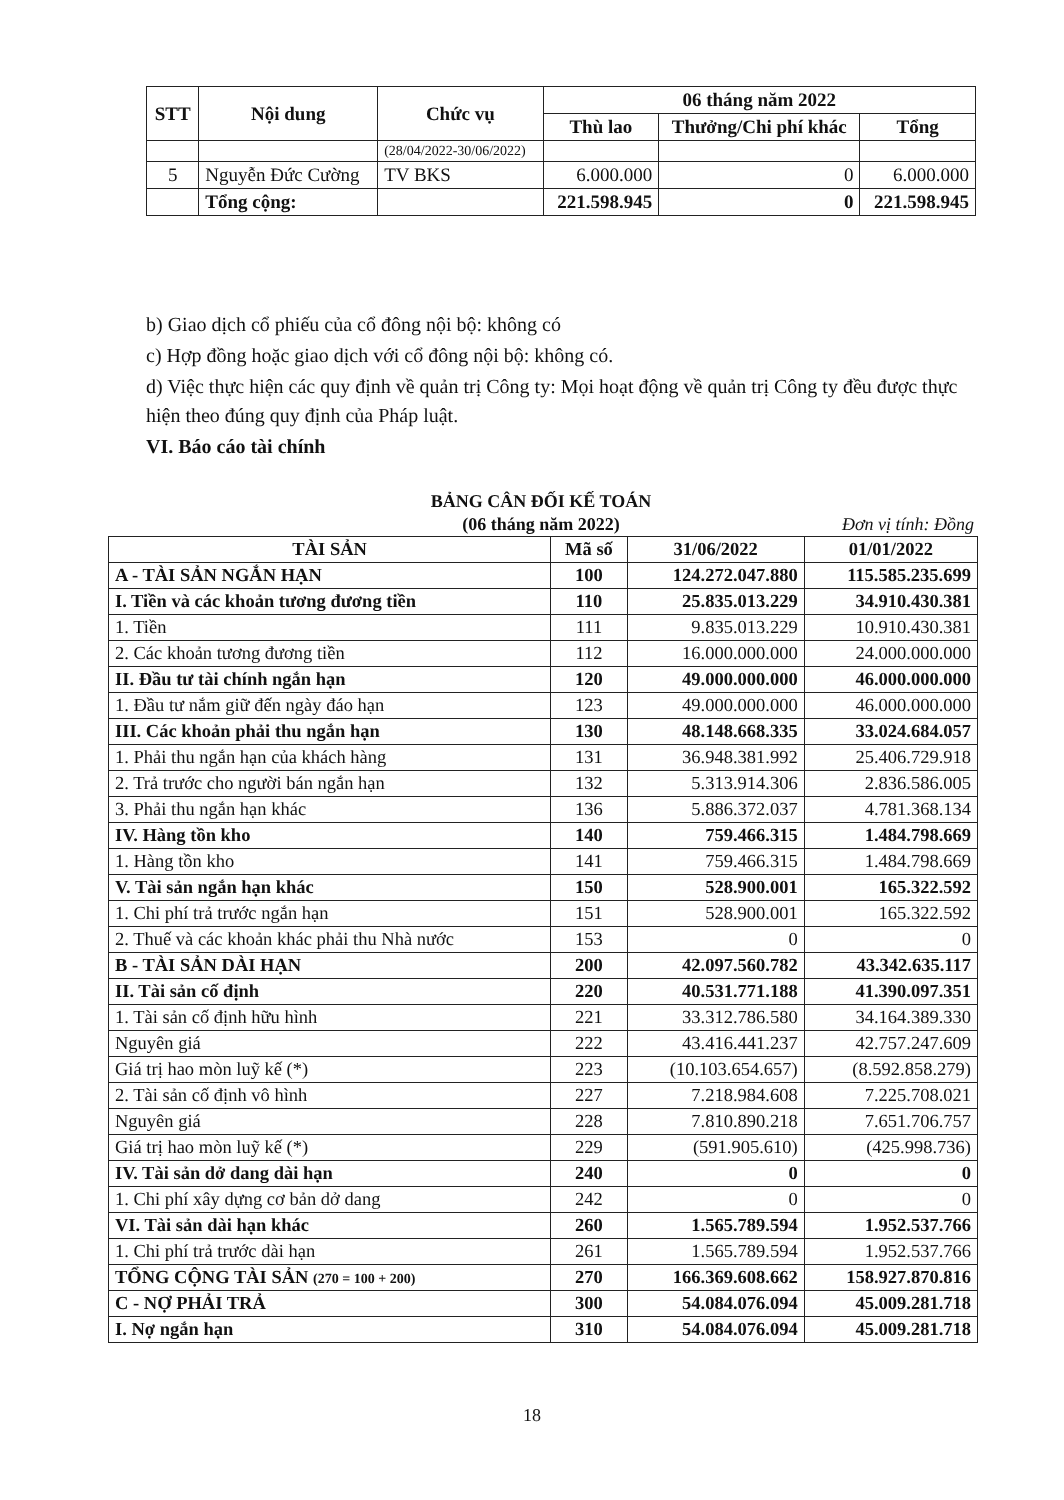| STT | Nội dung | Chức vụ | 06 tháng năm 2022 | | |
| --- | --- | --- | --- | --- | --- |
| | | | Thù lao | Thưởng/Chi phí khác | Tổng |
| | | (28/04/2022-30/06/2022) | | | |
| 5 | Nguyễn Đức Cường | TV BKS | 6.000.000 | 0 | 6.000.000 |
| | Tổng cộng: | | 221.598.945 | 0 | 221.598.945 |
b) Giao dịch cổ phiếu của cổ đông nội bộ: không có
c) Hợp đồng hoặc giao dịch với cổ đông nội bộ: không có.
d) Việc thực hiện các quy định về quản trị Công ty: Mọi hoạt động về quản trị Công ty đều được thực hiện theo đúng quy định của Pháp luật.
VI. Báo cáo tài chính
BẢNG CÂN ĐỐI KẾ TOÁN
(06 tháng năm 2022)
Đơn vị tính: Đồng
| TÀI SẢN | Mã số | 31/06/2022 | 01/01/2022 |
| A - TÀI SẢN NGẮN HẠN | 100 | 124.272.047.880 | 115.585.235.699 |
| I. Tiền và các khoản tương đương tiền | 110 | 25.835.013.229 | 34.910.430.381 |
| 1. Tiền | 111 | 9.835.013.229 | 10.910.430.381 |
| 2. Các khoản tương đương tiền | 112 | 16.000.000.000 | 24.000.000.000 |
| II. Đầu tư tài chính ngắn hạn | 120 | 49.000.000.000 | 46.000.000.000 |
| 1. Đầu tư nắm giữ đến ngày đáo hạn | 123 | 49.000.000.000 | 46.000.000.000 |
| III. Các khoản phải thu ngắn hạn | 130 | 48.148.668.335 | 33.024.684.057 |
| 1. Phải thu ngắn hạn của khách hàng | 131 | 36.948.381.992 | 25.406.729.918 |
| 2. Trả trước cho người bán ngắn hạn | 132 | 5.313.914.306 | 2.836.586.005 |
| 3. Phải thu ngắn hạn khác | 136 | 5.886.372.037 | 4.781.368.134 |
| IV. Hàng tồn kho | 140 | 759.466.315 | 1.484.798.669 |
| 1. Hàng tồn kho | 141 | 759.466.315 | 1.484.798.669 |
| V. Tài sản ngắn hạn khác | 150 | 528.900.001 | 165.322.592 |
| 1. Chi phí trả trước ngắn hạn | 151 | 528.900.001 | 165.322.592 |
| 2. Thuế và các khoản khác phải thu Nhà nước | 153 | 0 | 0 |
| B - TÀI SẢN DÀI HẠN | 200 | 42.097.560.782 | 43.342.635.117 |
| II. Tài sản cố định | 220 | 40.531.771.188 | 41.390.097.351 |
| 1. Tài sản cố định hữu hình | 221 | 33.312.786.580 | 34.164.389.330 |
| Nguyên giá | 222 | 43.416.441.237 | 42.757.247.609 |
| Giá trị hao mòn luỹ kế (*) | 223 | (10.103.654.657) | (8.592.858.279) |
| 2. Tài sản cố định vô hình | 227 | 7.218.984.608 | 7.225.708.021 |
| Nguyên giá | 228 | 7.810.890.218 | 7.651.706.757 |
| Giá trị hao mòn luỹ kế (*) | 229 | (591.905.610) | (425.998.736) |
| IV. Tài sản dở dang dài hạn | 240 | 0 | 0 |
| 1. Chi phí xây dựng cơ bản dở dang | 242 | 0 | 0 |
| VI. Tài sản dài hạn khác | 260 | 1.565.789.594 | 1.952.537.766 |
| 1. Chi phí trả trước dài hạn | 261 | 1.565.789.594 | 1.952.537.766 |
| TỔNG CỘNG TÀI SẢN (270 = 100 + 200) | 270 | 166.369.608.662 | 158.927.870.816 |
| C - NỢ PHẢI TRẢ | 300 | 54.084.076.094 | 45.009.281.718 |
| I. Nợ ngắn hạn | 310 | 54.084.076.094 | 45.009.281.718 |
18